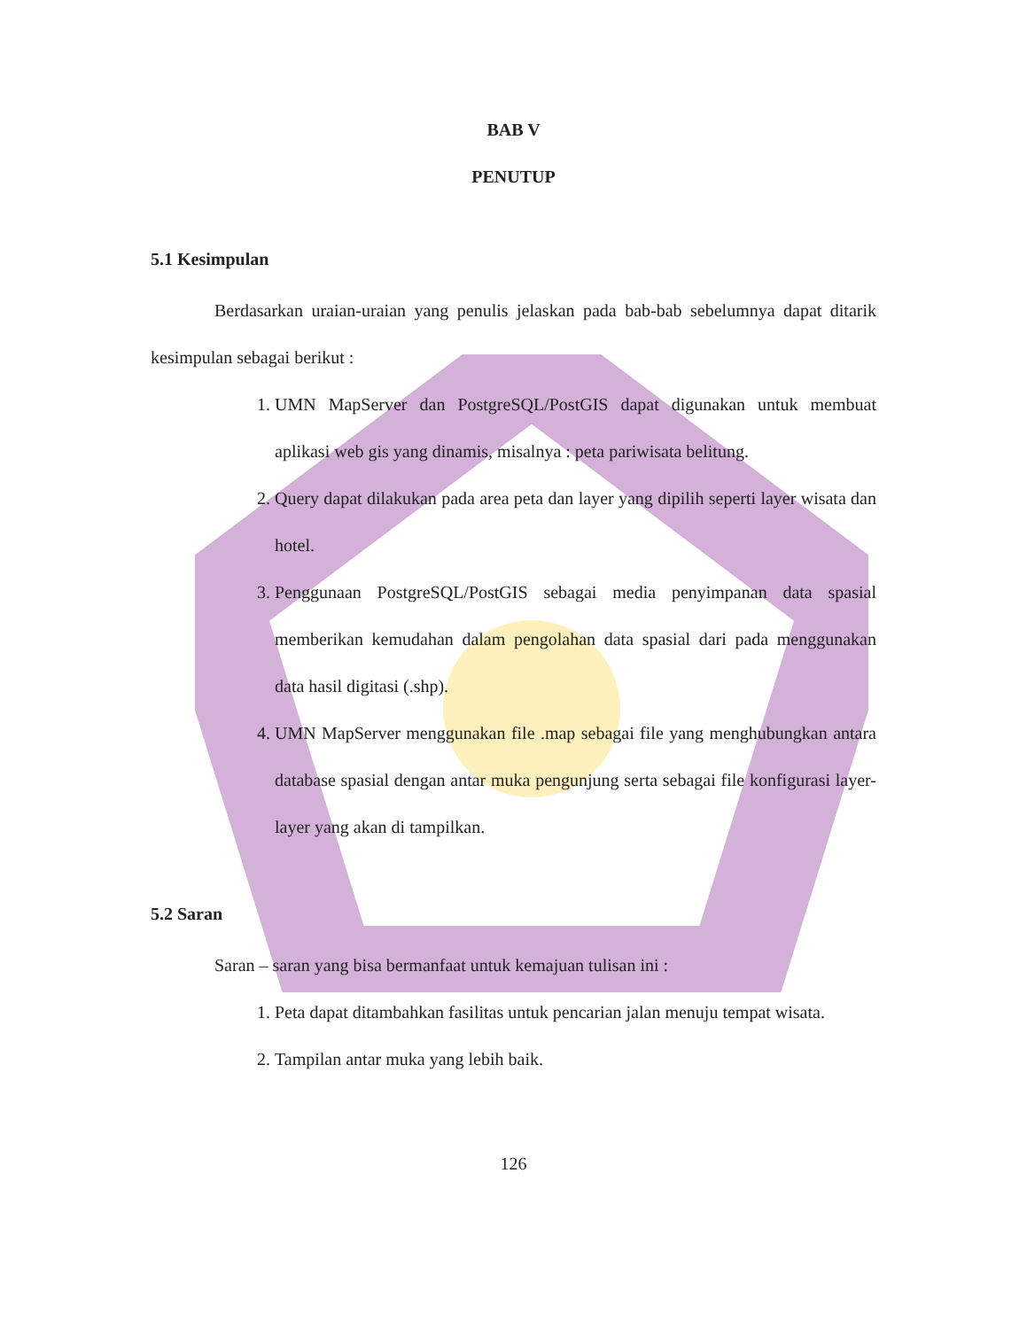BAB V
PENUTUP
5.1 Kesimpulan
Berdasarkan uraian-uraian yang penulis jelaskan pada bab-bab sebelumnya dapat ditarik kesimpulan sebagai berikut :
1. UMN MapServer dan PostgreSQL/PostGIS dapat digunakan untuk membuat aplikasi web gis yang dinamis, misalnya : peta pariwisata belitung.
2. Query dapat dilakukan pada area peta dan layer yang dipilih seperti layer wisata dan hotel.
3. Penggunaan PostgreSQL/PostGIS sebagai media penyimpanan data spasial memberikan kemudahan dalam pengolahan data spasial dari pada menggunakan data hasil digitasi (.shp).
4. UMN MapServer menggunakan file .map sebagai file yang menghubungkan antara database spasial dengan antar muka pengunjung serta sebagai file konfigurasi layer-layer yang akan di tampilkan.
5.2 Saran
Saran – saran yang bisa bermanfaat untuk kemajuan tulisan ini :
1. Peta dapat ditambahkan fasilitas untuk pencarian jalan menuju tempat wisata.
2. Tampilan antar muka yang lebih baik.
126